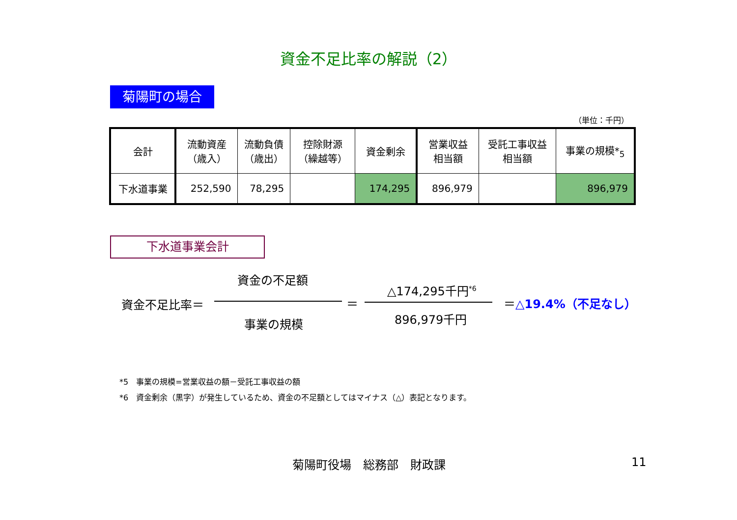資金不足比率の解説（2）
菊陽町の場合
（単位：千円）
| 会計 | 流動資産 （歳入） | 流動負債 （歳出） | 控除財源 （繰越等） | 資金剰余 | 営業収益 相当額 | 受託工事収益 相当額 | 事業の規模*<sub>5</sub> |
| 下水道事業 | 252,590 | 78,295 | | 174,295 | 896,979 | | 896,979 |
下水道事業会計
資金の不足額
資金不足比率＝ ＝
事業の規模
△174,295千円<sup>*6</sup>
896,979千円
＝△19.4%（不足なし）
*5　事業の規模=営業収益の額－受託工事収益の額
*6　資金剰余（黒字）が発生しているため、資金の不足額としてはマイナス（△）表記となります。
菊陽町役場　総務部　財政課 11